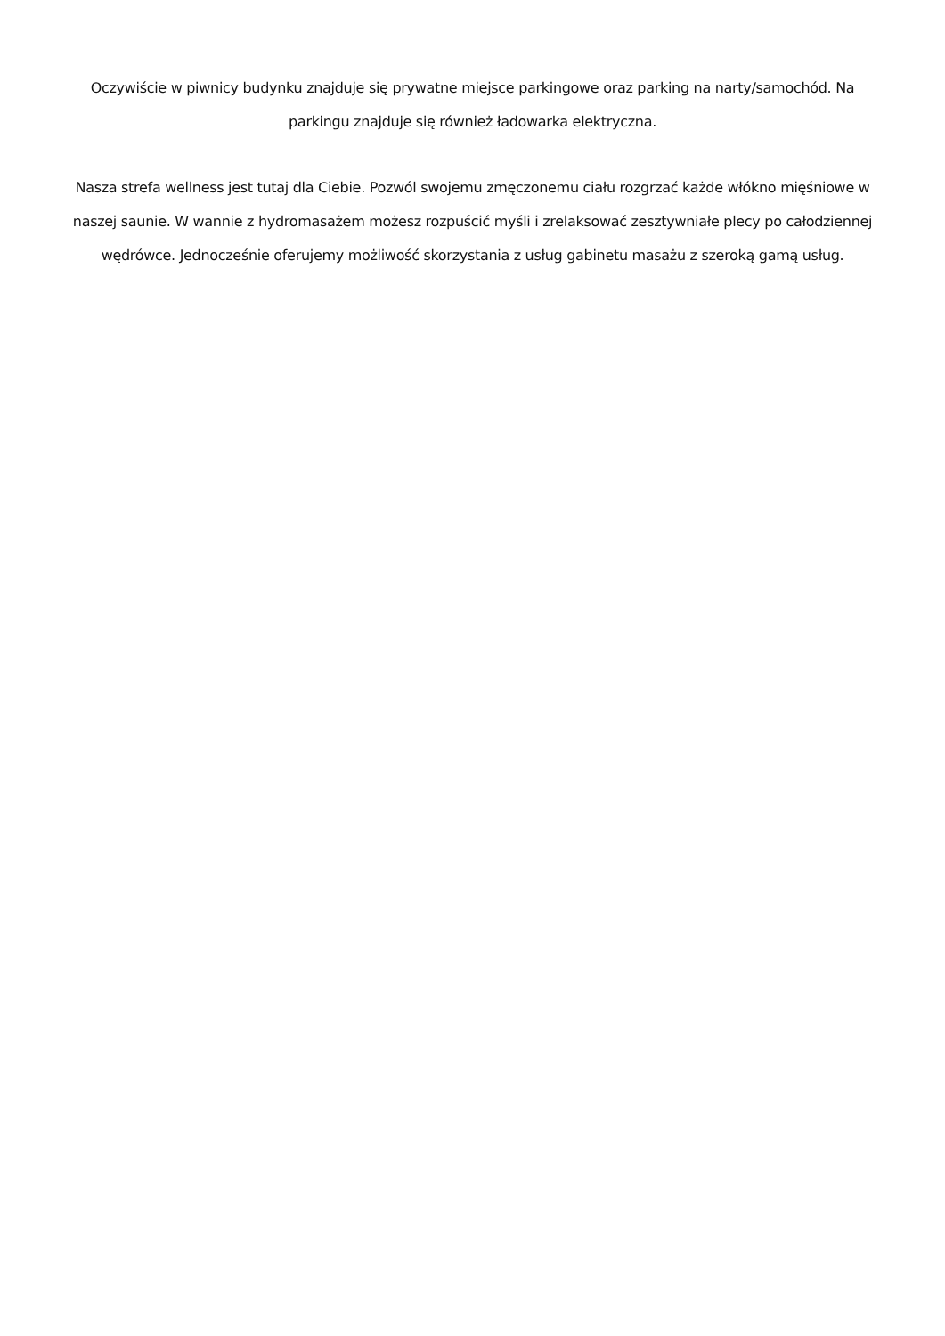Oczywiście w piwnicy budynku znajduje się prywatne miejsce parkingowe oraz parking na narty/samochód. Na parkingu znajduje się również ładowarka elektryczna.
Nasza strefa wellness jest tutaj dla Ciebie. Pozwól swojemu zmęczonemu ciału rozgrzać każde włókno mięśniowe w naszej saunie. W wannie z hydromasażem możesz rozpuścić myśli i zrelaksować zesztywniałe plecy po całodziennej wędrówce. Jednocześnie oferujemy możliwość skorzystania z usług gabinetu masażu z szeroką gamą usług.